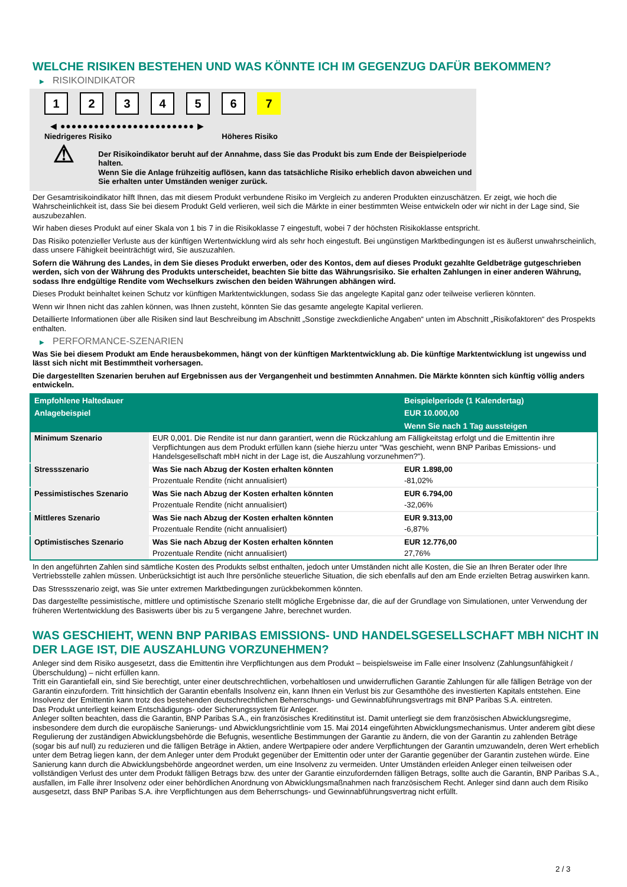WELCHE RISIKEN BESTEHEN UND WAS KÖNNTE ICH IM GEGENZUG DAFÜR BEKOMMEN?
▶ RISIKOINDIKATOR
1 2 3 4 5 6 7
◀ ●●●●●●●●●●●●●●●●●●●●●●●● ▶
Niedrigeres Risiko Höheres Risiko
⚠
Der Risikoindikator beruht auf der Annahme, dass Sie das Produkt bis zum Ende der Beispielperiode halten.
Wenn Sie die Anlage frühzeitig auflösen, kann das tatsächliche Risiko erheblich davon abweichen und Sie erhalten unter Umständen weniger zurück.
Der Gesamtrisikoindikator hilft Ihnen, das mit diesem Produkt verbundene Risiko im Vergleich zu anderen Produkten einzuschätzen. Er zeigt, wie hoch die Wahrscheinlichkeit ist, dass Sie bei diesem Produkt Geld verlieren, weil sich die Märkte in einer bestimmten Weise entwickeln oder wir nicht in der Lage sind, Sie auszubezahlen.
Wir haben dieses Produkt auf einer Skala von 1 bis 7 in die Risikoklasse 7 eingestuft, wobei 7 der höchsten Risikoklasse entspricht.
Das Risiko potenzieller Verluste aus der künftigen Wertentwicklung wird als sehr hoch eingestuft. Bei ungünstigen Marktbedingungen ist es äußerst unwahrscheinlich, dass unsere Fähigkeit beeinträchtigt wird, Sie auszuzahlen.
Sofern die Währung des Landes, in dem Sie dieses Produkt erwerben, oder des Kontos, dem auf dieses Produkt gezahlte Geldbeträge gutgeschrieben werden, sich von der Währung des Produkts unterscheidet, beachten Sie bitte das Währungsrisiko. Sie erhalten Zahlungen in einer anderen Währung, sodass Ihre endgültige Rendite vom Wechselkurs zwischen den beiden Währungen abhängen wird.
Dieses Produkt beinhaltet keinen Schutz vor künftigen Marktentwicklungen, sodass Sie das angelegte Kapital ganz oder teilweise verlieren könnten.
Wenn wir Ihnen nicht das zahlen können, was Ihnen zusteht, könnten Sie das gesamte angelegte Kapital verlieren.
Detaillierte Informationen über alle Risiken sind laut Beschreibung im Abschnitt „Sonstige zweckdienliche Angaben“ unten im Abschnitt „Risikofaktoren“ des Prospekts enthalten.
▶ PERFORMANCE-SZENARIEN
Was Sie bei diesem Produkt am Ende herausbekommen, hängt von der künftigen Marktentwicklung ab. Die künftige Marktentwicklung ist ungewiss und lässt sich nicht mit Bestimmtheit vorhersagen.
Die dargestellten Szenarien beruhen auf Ergebnissen aus der Vergangenheit und bestimmten Annahmen. Die Märkte könnten sich künftig völlig anders entwickeln.
| Empfohlene Haltedauer | | Beispielperiode (1 Kalendertag) |
| --- | --- | --- |
| Anlagebeispiel | | EUR 10.000,00 |
| | | Wenn Sie nach 1 Tag aussteigen |
| Minimum Szenario | EUR 0,001. Die Rendite ist nur dann garantiert, wenn die Rückzahlung am Fälligkeitstag erfolgt und die Emittentin ihre Verpflichtungen aus dem Produkt erfüllen kann (siehe hierzu unter "Was geschieht, wenn BNP Paribas Emissions- und Handelsgesellschaft mbH nicht in der Lage ist, die Auszahlung vorzunehmen?"). | |
| Stressszenario | Was Sie nach Abzug der Kosten erhalten könnten | EUR 1.898,00 |
| | Prozentuale Rendite (nicht annualisiert) | -81,02% |
| Pessimistisches Szenario | Was Sie nach Abzug der Kosten erhalten könnten | EUR 6.794,00 |
| | Prozentuale Rendite (nicht annualisiert) | -32,06% |
| Mittleres Szenario | Was Sie nach Abzug der Kosten erhalten könnten | EUR 9.313,00 |
| | Prozentuale Rendite (nicht annualisiert) | -6,87% |
| Optimistisches Szenario | Was Sie nach Abzug der Kosten erhalten könnten | EUR 12.776,00 |
| | Prozentuale Rendite (nicht annualisiert) | 27,76% |
In den angeführten Zahlen sind sämtliche Kosten des Produkts selbst enthalten, jedoch unter Umständen nicht alle Kosten, die Sie an Ihren Berater oder Ihre Vertriebsstelle zahlen müssen. Unberücksichtigt ist auch Ihre persönliche steuerliche Situation, die sich ebenfalls auf den am Ende erzielten Betrag auswirken kann.
Das Stressszenario zeigt, was Sie unter extremen Marktbedingungen zurückbekommen könnten.
Das dargestellte pessimistische, mittlere und optimistische Szenario stellt mögliche Ergebnisse dar, die auf der Grundlage von Simulationen, unter Verwendung der früheren Wertentwicklung des Basiswerts über bis zu 5 vergangene Jahre, berechnet wurden.
WAS GESCHIEHT, WENN BNP PARIBAS EMISSIONS- UND HANDELSGESELLSCHAFT MBH NICHT IN DER LAGE IST, DIE AUSZAHLUNG VORZUNEHMEN?
Anleger sind dem Risiko ausgesetzt, dass die Emittentin ihre Verpflichtungen aus dem Produkt – beispielsweise im Falle einer Insolvenz (Zahlungsunfähigkeit / Überschuldung) – nicht erfüllen kann.
Tritt ein Garantiefall ein, sind Sie berechtigt, unter einer deutschrechtlichen, vorbehaltlosen und unwiderruflichen Garantie Zahlungen für alle fälligen Beträge von der Garantin einzufordern. Tritt hinsichtlich der Garantin ebenfalls Insolvenz ein, kann Ihnen ein Verlust bis zur Gesamthöhe des investierten Kapitals entstehen. Eine Insolvenz der Emittentin kann trotz des bestehenden deutschrechtlichen Beherrschungs- und Gewinnabführungsvertrags mit BNP Paribas S.A. eintreten.
Das Produkt unterliegt keinem Entschädigungs- oder Sicherungssystem für Anleger.
Anleger sollten beachten, dass die Garantin, BNP Paribas S.A., ein französisches Kreditinstitut ist. Damit unterliegt sie dem französischen Abwicklungsregime, insbesondere dem durch die europäische Sanierungs- und Abwicklungsrichtlinie vom 15. Mai 2014 eingeführten Abwicklungsmechanismus. Unter anderem gibt diese Regulierung der zuständigen Abwicklungsbehörde die Befugnis, wesentliche Bestimmungen der Garantie zu ändern, die von der Garantin zu zahlenden Beträge (sogar bis auf null) zu reduzieren und die fälligen Beträge in Aktien, andere Wertpapiere oder andere Verpflichtungen der Garantin umzuwandeln, deren Wert erheblich unter dem Betrag liegen kann, der dem Anleger unter dem Produkt gegenüber der Emittentin oder unter der Garantie gegenüber der Garantin zustehen würde. Eine Sanierung kann durch die Abwicklungsbehörde angeordnet werden, um eine Insolvenz zu vermeiden. Unter Umständen erleiden Anleger einen teilweisen oder vollständigen Verlust des unter dem Produkt fälligen Betrags bzw. des unter der Garantie einzufordernden fälligen Betrags, sollte auch die Garantin, BNP Paribas S.A., ausfallen, im Falle ihrer Insolvenz oder einer behördlichen Anordnung von Abwicklungsmaßnahmen nach französischem Recht. Anleger sind dann auch dem Risiko ausgesetzt, dass BNP Paribas S.A. ihre Verpflichtungen aus dem Beherrschungs- und Gewinnabführungsvertrag nicht erfüllt.
2 / 3